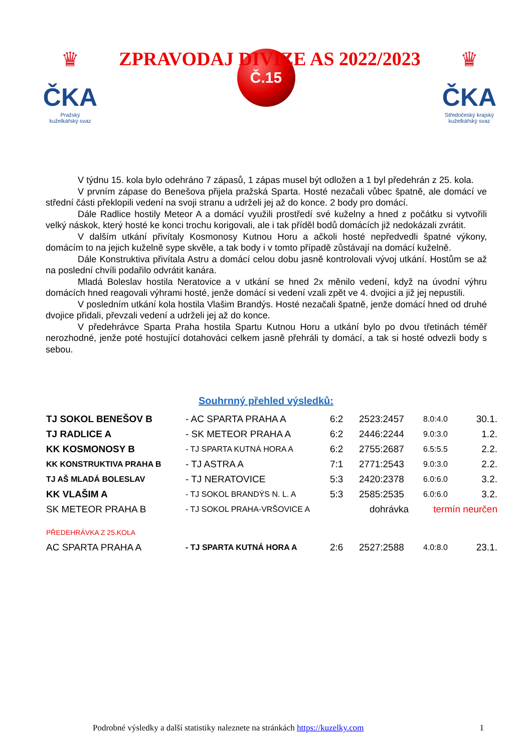♛
ČKA
Pražský
kuželkářský svaz
ZPRAVODAJ DIVIZE AS 2022/2023
♛
ČKA
Středočeský krajský
kuželkářský svaz
Č.15
V týdnu 15. kola bylo odehráno 7 zápasů, 1 zápas musel být odložen a 1 byl předehrán z 25. kola.
V prvním zápase do Benešova přijela pražská Sparta. Hosté nezačali vůbec špatně, ale domácí ve střední části překlopili vedení na svoji stranu a udrželi jej až do konce. 2 body pro domácí.
Dále Radlice hostily Meteor A a domácí využili prostředí své kuželny a hned z počátku si vytvořili velký náskok, který hosté ke konci trochu korigovali, ale i tak příděl bodů domácích již nedokázali zvrátit.
V dalším utkání přivítaly Kosmonosy Kutnou Horu a ačkoli hosté nepředvedli špatné výkony, domácím to na jejich kuželně sype skvěle, a tak body i v tomto případě zůstávají na domácí kuželně.
Dále Konstruktiva přivítala Astru a domácí celou dobu jasně kontrolovali vývoj utkání. Hostům se až na poslední chvíli podařilo odvrátit kanára.
Mladá Boleslav hostila Neratovice a v utkání se hned 2x měnilo vedení, když na úvodní výhru domácích hned reagovali výhrami hosté, jenže domácí si vedení vzali zpět ve 4. dvojici a již jej nepustili.
V posledním utkání kola hostila Vlašim Brandýs. Hosté nezačali špatně, jenže domácí hned od druhé dvojice přidali, převzali vedení a udrželi jej až do konce.
V předehrávce Sparta Praha hostila Spartu Kutnou Horu a utkání bylo po dvou třetinách téměř nerozhodné, jenže poté hostující dotahováci celkem jasně přehráli ty domácí, a tak si hosté odvezli body s sebou.
Souhrnný přehled výsledků:
| TJ SOKOL BENEŠOV B | - AC SPARTA PRAHA A | 6:2 | 2523:2457 | 8.0:4.0 | 30.1. |
| TJ RADLICE A | - SK METEOR PRAHA A | 6:2 | 2446:2244 | 9.0:3.0 | 1.2. |
| KK KOSMONOSY B | - TJ SPARTA KUTNÁ HORA A | 6:2 | 2755:2687 | 6.5:5.5 | 2.2. |
| KK KONSTRUKTIVA PRAHA B | - TJ ASTRA A | 7:1 | 2771:2543 | 9.0:3.0 | 2.2. |
| TJ AŠ MLADÁ BOLESLAV | - TJ NERATOVICE | 5:3 | 2420:2378 | 6.0:6.0 | 3.2. |
| KK VLAŠIM A | - TJ SOKOL BRANDÝS N. L. A | 5:3 | 2585:2535 | 6.0:6.0 | 3.2. |
| SK METEOR PRAHA B | - TJ SOKOL PRAHA-VRŠOVICE A | | dohrávka | termín neurčen | |
| PŘEDEHRÁVKA Z 25.KOLA | | | | | |
| AC SPARTA PRAHA A | - TJ SPARTA KUTNÁ HORA A | 2:6 | 2527:2588 | 4.0:8.0 | 23.1. |
Podrobné výsledky a další statistiky naleznete na stránkách https://kuzelky.com 1